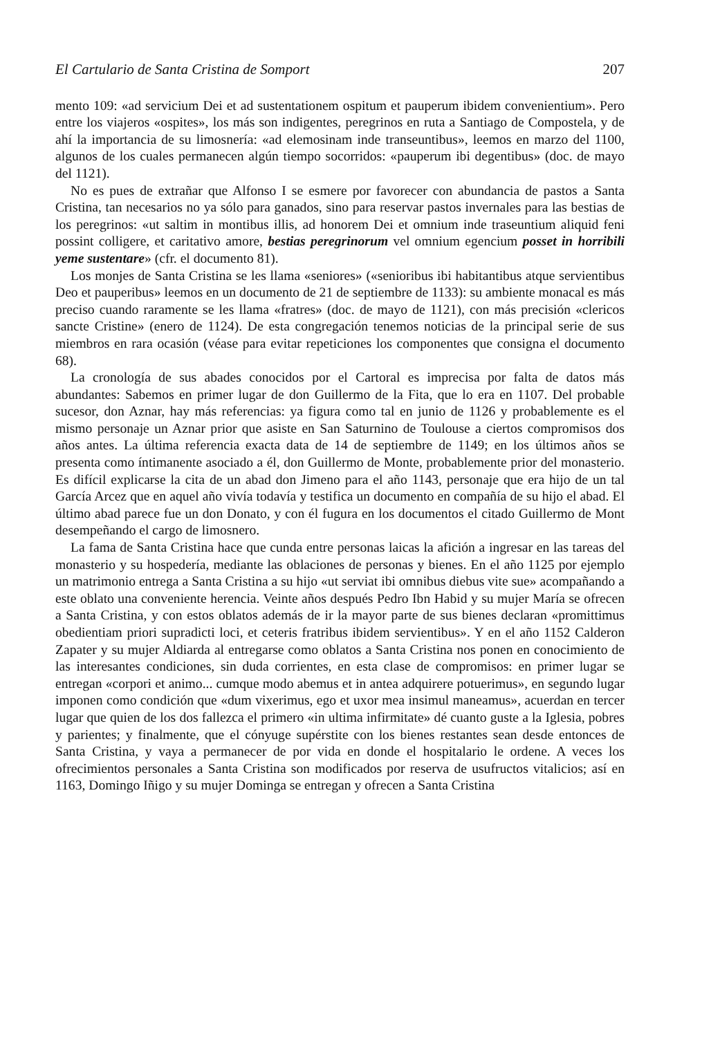El Cartulario de Santa Cristina de Somport 207
mento 109: «ad servicium Dei et ad sustentationem ospitum et pauperum ibidem convenientium». Pero entre los viajeros «ospites», los más son indigentes, peregrinos en ruta a Santiago de Compostela, y de ahí la importancia de su limosnería: «ad elemosinam inde transeuntibus», leemos en marzo del 1100, algunos de los cuales permanecen algún tiempo socorridos: «pauperum ibi degentibus» (doc. de mayo del 1121).
No es pues de extrañar que Alfonso I se esmere por favorecer con abundancia de pastos a Santa Cristina, tan necesarios no ya sólo para ganados, sino para reservar pastos invernales para las bestias de los peregrinos: «ut saltim in montibus illis, ad honorem Dei et omnium inde traseuntium aliquid feni possint colligere, et caritativo amore, bestias peregrinorum vel omnium egencium posset in horribili yeme sustentare» (cfr. el documento 81).
Los monjes de Santa Cristina se les llama «seniores» («senioribus ibi habitantibus atque servientibus Deo et pauperibus» leemos en un documento de 21 de septiembre de 1133): su ambiente monacal es más preciso cuando raramente se les llama «fratres» (doc. de mayo de 1121), con más precisión «clericos sancte Cristine» (enero de 1124). De esta congregación tenemos noticias de la principal serie de sus miembros en rara ocasión (véase para evitar repeticiones los componentes que consigna el documento 68).
La cronología de sus abades conocidos por el Cartoral es imprecisa por falta de datos más abundantes: Sabemos en primer lugar de don Guillermo de la Fita, que lo era en 1107. Del probable sucesor, don Aznar, hay más referencias: ya figura como tal en junio de 1126 y probablemente es el mismo personaje un Aznar prior que asiste en San Saturnino de Toulouse a ciertos compromisos dos años antes. La última referencia exacta data de 14 de septiembre de 1149; en los últimos años se presenta como íntimanente asociado a él, don Guillermo de Monte, probablemente prior del monasterio. Es difícil explicarse la cita de un abad don Jimeno para el año 1143, personaje que era hijo de un tal García Arcez que en aquel año vivía todavía y testifica un documento en compañía de su hijo el abad. El último abad parece fue un don Donato, y con él fugura en los documentos el citado Guillermo de Mont desempeñando el cargo de limosnero.
La fama de Santa Cristina hace que cunda entre personas laicas la afición a ingresar en las tareas del monasterio y su hospedería, mediante las oblaciones de personas y bienes. En el año 1125 por ejemplo un matrimonio entrega a Santa Cristina a su hijo «ut serviat ibi omnibus diebus vite sue» acompañando a este oblato una conveniente herencia. Veinte años después Pedro Ibn Habid y su mujer María se ofrecen a Santa Cristina, y con estos oblatos además de ir la mayor parte de sus bienes declaran «promittimus obedientiam priori supradicti loci, et ceteris fratribus ibidem servientibus». Y en el año 1152 Calderon Zapater y su mujer Aldiarda al entregarse como oblatos a Santa Cristina nos ponen en conocimiento de las interesantes condiciones, sin duda corrientes, en esta clase de compromisos: en primer lugar se entregan «corpori et animo... cumque modo abemus et in antea adquirere potuerimus», en segundo lugar imponen como condición que «dum vixerimus, ego et uxor mea insimul maneamus», acuerdan en tercer lugar que quien de los dos fallezca el primero «in ultima infirmitate» dé cuanto guste a la Iglesia, pobres y parientes; y finalmente, que el cónyuge supérstite con los bienes restantes sean desde entonces de Santa Cristina, y vaya a permanecer de por vida en donde el hospitalario le ordene. A veces los ofrecimientos personales a Santa Cristina son modificados por reserva de usufructos vitalicios; así en 1163, Domingo Iñigo y su mujer Dominga se entregan y ofrecen a Santa Cristina